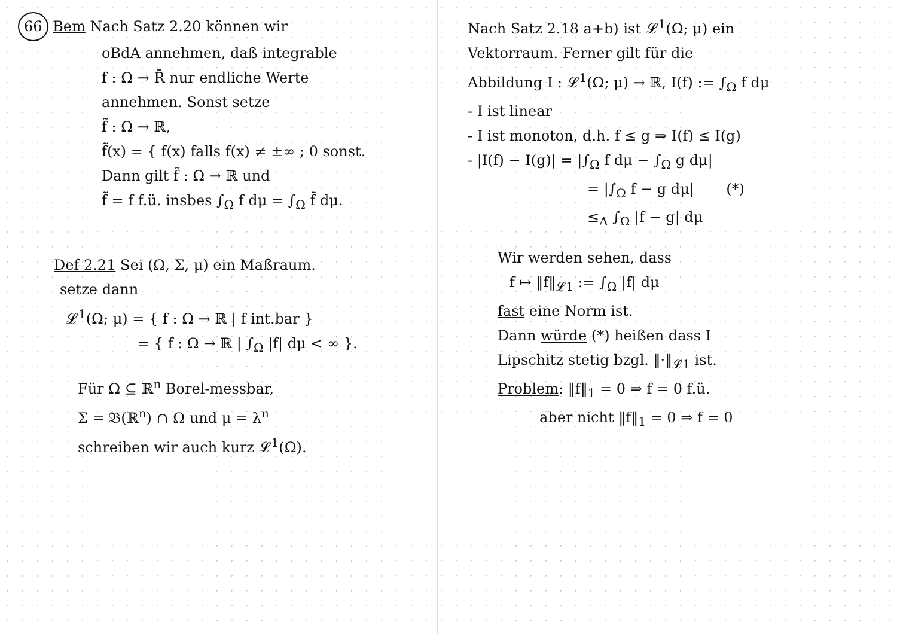66 Bem Nach Satz 2.20 können wir
oBdA annehmen, daß integrable
f : Ω → R̄ nur endliche Werte
annehmen. Sonst setze
f̃ : Ω → ℝ,
f̃(x) = { f(x) falls f(x) ≠ ±∞ ; 0 sonst.
Dann gilt f̃ : Ω → ℝ und
f̃ = f f.ü. insbes ∫<sub>Ω</sub> f dμ = ∫<sub>Ω</sub> f̃ dμ.
Def 2.21 Sei (Ω, Σ, μ) ein Maßraum.
setze dann
𝓛<sup>1</sup>(Ω; μ) = { f : Ω → ℝ | f int.bar }
= { f : Ω → ℝ | ∫<sub>Ω</sub> |f| dμ < ∞ }.
Für Ω ⊆ ℝ<sup>n</sup> Borel-messbar,
Σ = 𝔅(ℝ<sup>n</sup>) ∩ Ω und μ = λ<sup>n</sup>
schreiben wir auch kurz 𝓛<sup>1</sup>(Ω).
Nach Satz 2.18 a+b) ist 𝓛<sup>1</sup>(Ω; μ) ein
Vektorraum. Ferner gilt für die
Abbildung I : 𝓛<sup>1</sup>(Ω; μ) → ℝ, I(f) := ∫<sub>Ω</sub> f dμ
- I ist linear
- I ist monoton, d.h. f ≤ g ⇒ I(f) ≤ I(g)
- |I(f) − I(g)| = |∫<sub>Ω</sub> f dμ − ∫<sub>Ω</sub> g dμ|
= |∫<sub>Ω</sub> f − g dμ| (*)
≤<sub>Δ</sub> ∫<sub>Ω</sub> |f − g| dμ
Wir werden sehen, dass
f ↦ ‖f‖<sub>𝓛1</sub> := ∫<sub>Ω</sub> |f| dμ
fast eine Norm ist.
Dann würde (*) heißen dass I
Lipschitz stetig bzgl. ‖·‖<sub>𝓛1</sub> ist.
Problem: ‖f‖<sub>1</sub> = 0 ⇒ f = 0 f.ü.
aber nicht ‖f‖<sub>1</sub> = 0 ⇒ f = 0